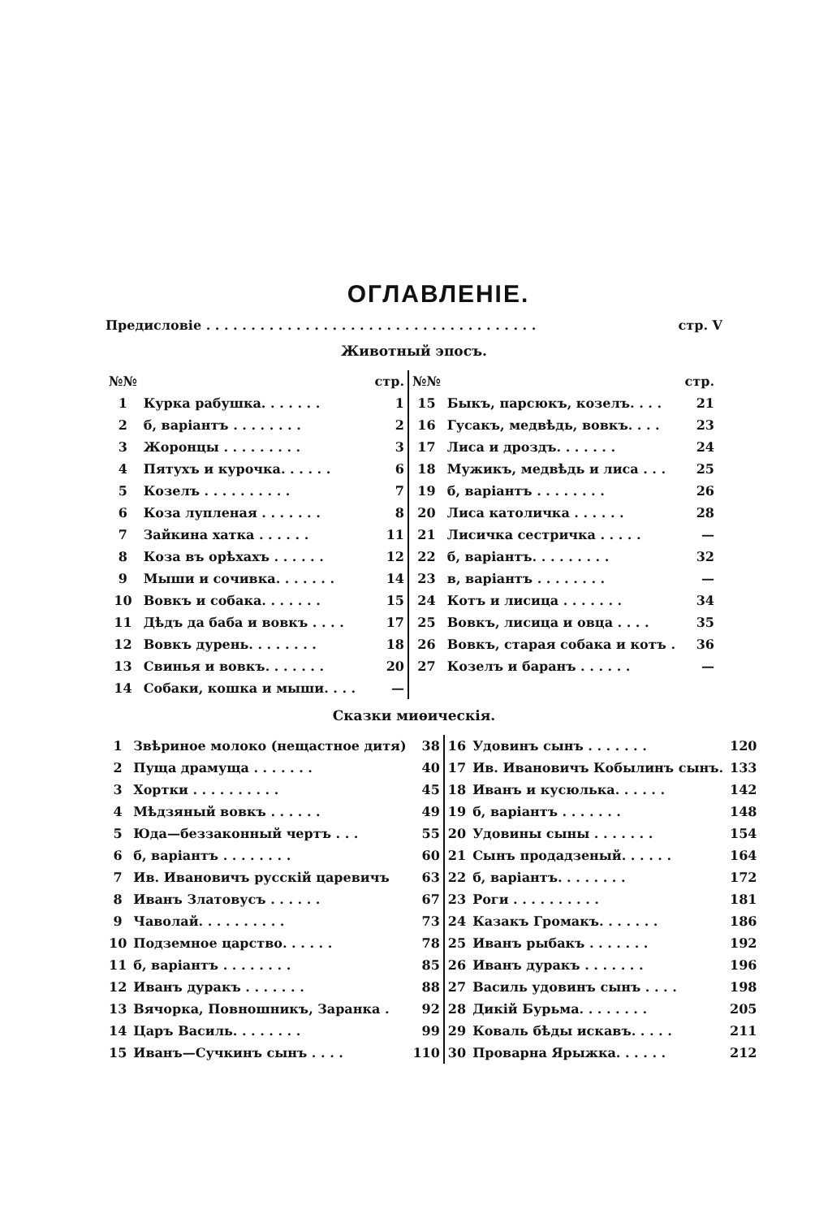ОГЛАВЛЕНІЕ.
Предисловіе . . . . . . . . . . . . . . . . . . . . . . . . . . . . . . . . . . . . . стр. V
Животный эпосъ.
| №№ | | стр. |
| --- | --- | --- |
| 1 | Курка рабушка. . . . . . . | 1 |
| 2 | б, варіантъ . . . . . . . . | 2 |
| 3 | Жоронцы . . . . . . . . . | 3 |
| 4 | Пятухъ и курочка. . . . . . | 6 |
| 5 | Козелъ . . . . . . . . . . | 7 |
| 6 | Коза лупленая . . . . . . . | 8 |
| 7 | Зайкина хатка . . . . . . | 11 |
| 8 | Коза въ орѣхахъ . . . . . . | 12 |
| 9 | Мыши и сочивка. . . . . . . | 14 |
| 10 | Вовкъ и собака. . . . . . . | 15 |
| 11 | Дѣдъ да баба и вовкъ . . . . | 17 |
| 12 | Вовкъ дурень. . . . . . . . | 18 |
| 13 | Свинья и вовкъ. . . . . . . | 20 |
| 14 | Собаки, кошка и мыши. . . . | — |
| №№ | | стр. |
| --- | --- | --- |
| 15 | Быкъ, парсюкъ, козелъ. . . . | 21 |
| 16 | Гусакъ, медвѣдь, вовкъ. . . . | 23 |
| 17 | Лиса и дроздъ. . . . . . . | 24 |
| 18 | Мужикъ, медвѣдь и лиса . . . | 25 |
| 19 | б, варіантъ . . . . . . . . | 26 |
| 20 | Лиса католичка . . . . . . | 28 |
| 21 | Лисичка сестричка . . . . . | — |
| 22 | б, варіантъ. . . . . . . . . | 32 |
| 23 | в, варіантъ . . . . . . . . | — |
| 24 | Котъ и лисица . . . . . . . | 34 |
| 25 | Вовкъ, лисица и овца . . . . | 35 |
| 26 | Вовкъ, старая собака и котъ . | 36 |
| 27 | Козелъ и баранъ . . . . . . | — |
Сказки миѳическія.
| 1 | Звѣриное молоко (нещастное дитя) | 38 |
| 2 | Пуща драмуща . . . . . . . | 40 |
| 3 | Хортки . . . . . . . . . . | 45 |
| 4 | Мѣдзяный вовкъ . . . . . . | 49 |
| 5 | Юда—беззаконный чертъ . . . | 55 |
| 6 | б, варіантъ . . . . . . . . | 60 |
| 7 | Ив. Ивановичъ русскій царевичъ | 63 |
| 8 | Иванъ Златовусъ . . . . . . | 67 |
| 9 | Чаволай. . . . . . . . . . | 73 |
| 10 | Подземное царство. . . . . . | 78 |
| 11 | б, варіантъ . . . . . . . . | 85 |
| 12 | Иванъ дуракъ . . . . . . . | 88 |
| 13 | Вячорка, Повношникъ, Заранка . | 92 |
| 14 | Царъ Василь. . . . . . . . | 99 |
| 15 | Иванъ—Сучкинъ сынъ . . . . | 110 |
| 16 | Удовинъ сынъ . . . . . . . | 120 |
| 17 | Ив. Ивановичъ Кобылинъ сынъ. | 133 |
| 18 | Иванъ и кусюлька. . . . . . | 142 |
| 19 | б, варіантъ . . . . . . . | 148 |
| 20 | Удовины сыны . . . . . . . | 154 |
| 21 | Сынъ продадзеный. . . . . . | 164 |
| 22 | б, варіантъ. . . . . . . . | 172 |
| 23 | Роги . . . . . . . . . . | 181 |
| 24 | Казакъ Громакъ. . . . . . . | 186 |
| 25 | Иванъ рыбакъ . . . . . . . | 192 |
| 26 | Иванъ дуракъ . . . . . . . | 196 |
| 27 | Василь удовинъ сынъ . . . . | 198 |
| 28 | Дикій Бурьма. . . . . . . . | 205 |
| 29 | Коваль бѣды искавъ. . . . . | 211 |
| 30 | Проварна Ярыжка. . . . . . | 212 |